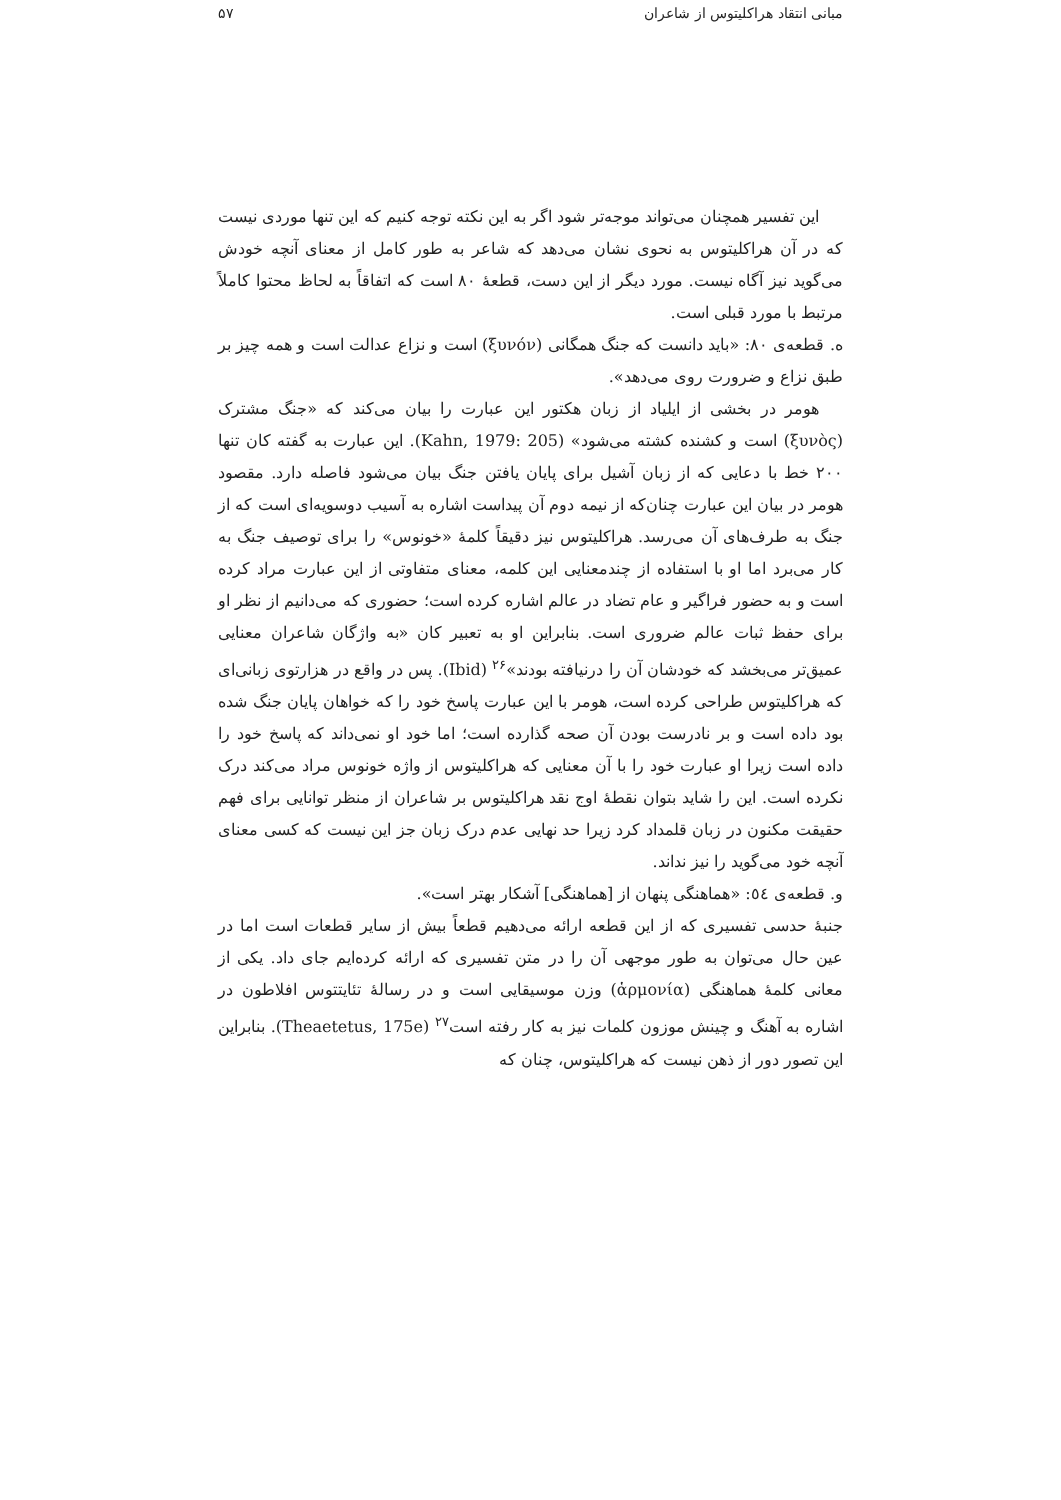مبانی انتقاد هراکلیتوس از شاعران ۵۷
این تفسیر همچنان می‌تواند موجه‌تر شود اگر به این نکته توجه کنیم که این تنها موردی نیست که در آن هراکلیتوس به نحوی نشان می‌دهد که شاعر به طور کامل از معنای آنچه خودش می‌گوید نیز آگاه نیست. مورد دیگر از این دست، قطعهٔ ۸۰ است که اتفاقاً به لحاظ محتوا کاملاً مرتبط با مورد قبلی است.
ه. قطعه‌ی ۸۰: «باید دانست که جنگ همگانی (ξυνόν) است و نزاع عدالت است و همه چیز بر طبق نزاع و ضرورت روی می‌دهد».
هومر در بخشی از ایلیاد از زبان هکتور این عبارت را بیان می‌کند که «جنگ مشترک (ξυνὸς) است و کشنده کشته می‌شود» (Kahn, 1979: 205). این عبارت به گفته کان تنها ۲۰۰ خط با دعایی که از زبان آشیل برای پایان یافتن جنگ بیان می‌شود فاصله دارد. مقصود هومر در بیان این عبارت چنان‌که از نیمه دوم آن پیداست اشاره به آسیب دوسویه‌ای است که از جنگ به طرف‌های آن می‌رسد. هراکلیتوس نیز دقیقاً کلمهٔ «خونوس» را برای توصیف جنگ به کار می‌برد اما او با استفاده از چندمعنایی این کلمه، معنای متفاوتی از این عبارت مراد کرده است و به حضور فراگیر و عام تضاد در عالم اشاره کرده است؛ حضوری که می‌دانیم از نظر او برای حفظ ثبات عالم ضروری است. بنابراین او به تعبیر کان «به واژگان شاعران معنایی عمیق‌تر می‌بخشد که خودشان آن را درنیافته بودند»<sup>۲۶</sup> (Ibid). پس در واقع در هزارتوی زبانی‌ای که هراکلیتوس طراحی کرده است، هومر با این عبارت پاسخ خود را که خواهان پایان جنگ شده بود داده است و بر نادرست بودن آن صحه گذارده است؛ اما خود او نمی‌داند که پاسخ خود را داده است زیرا او عبارت خود را با آن معنایی که هراکلیتوس از واژه خونوس مراد می‌کند درک نکرده است. این را شاید بتوان نقطهٔ اوج نقد هراکلیتوس بر شاعران از منظر توانایی برای فهم حقیقت مکنون در زبان قلمداد کرد زیرا حد نهایی عدم درک زبان جز این نیست که کسی معنای آنچه خود می‌گوید را نیز نداند.
و. قطعه‌ی ٥٤: «هماهنگی پنهان از [هماهنگی] آشکار بهتر است».
جنبهٔ حدسی تفسیری که از این قطعه ارائه می‌دهیم قطعاً بیش از سایر قطعات است اما در عین حال می‌توان به طور موجهی آن را در متن تفسیری که ارائه کرده‌ایم جای داد. یکی از معانی کلمهٔ هماهنگی (ἁρμονία) وزن موسیقایی است و در رسالهٔ تئایتتوس افلاطون در اشاره به آهنگ و چینش موزون کلمات نیز به کار رفته است<sup>۲۷</sup> (Theaetetus, 175e). بنابراین این تصور دور از ذهن نیست که هراکلیتوس، چنان که